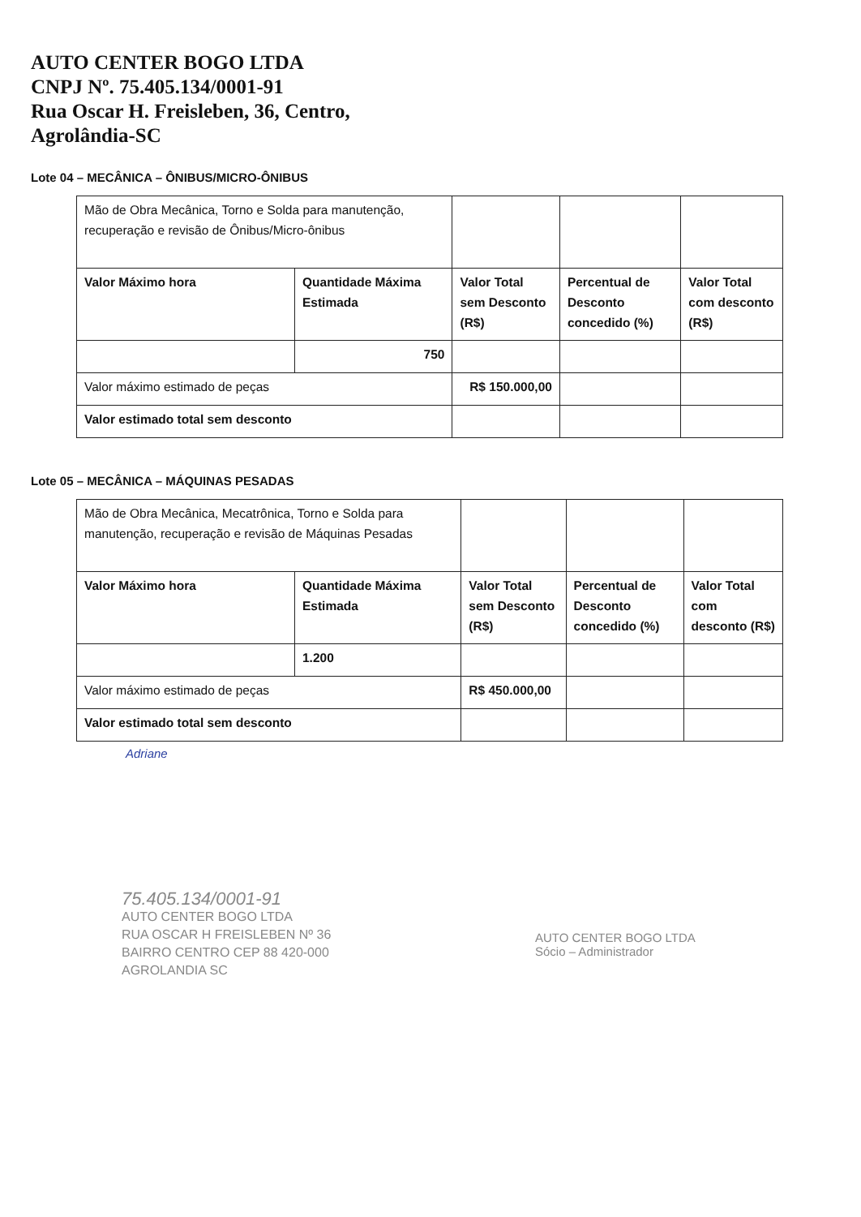AUTO CENTER BOGO LTDA
CNPJ Nº. 75.405.134/0001-91
Rua Oscar H. Freisleben, 36, Centro,
Agrolândia-SC
Lote 04 – MECÂNICA – ÔNIBUS/MICRO-ÔNIBUS
| Mão de Obra Mecânica, Torno e Solda para manutenção, recuperação e revisão de Ônibus/Micro-ônibus | | | | |
| Valor Máximo hora | Quantidade Máxima Estimada | Valor Total sem Desconto (R$) | Percentual de Desconto concedido (%) | Valor Total com desconto (R$) |
| | 750 | | | |
| Valor máximo estimado de peças | | R$ 150.000,00 | | |
| Valor estimado total sem desconto | | | | |
Lote 05 – MECÂNICA – MÁQUINAS PESADAS
| Mão de Obra Mecânica, Mecatrônica, Torno e Solda para manutenção, recuperação e revisão de Máquinas Pesadas | | | | |
| Valor Máximo hora | Quantidade Máxima Estimada | Valor Total sem Desconto (R$) | Percentual de Desconto concedido (%) | Valor Total com desconto (R$) |
| | 1.200 | | | |
| Valor máximo estimado de peças | | R$ 450.000,00 | | |
| Valor estimado total sem desconto | | | | |
Adriane
75.405.134/0001-91
AUTO CENTER BOGO LTDA
RUA OSCAR H FREISLEBEN Nº 36
BAIRRO CENTRO CEP 88 420-000
AGROLANDIA SC
AUTO CENTER BOGO LTDA
Sócio – Administrador